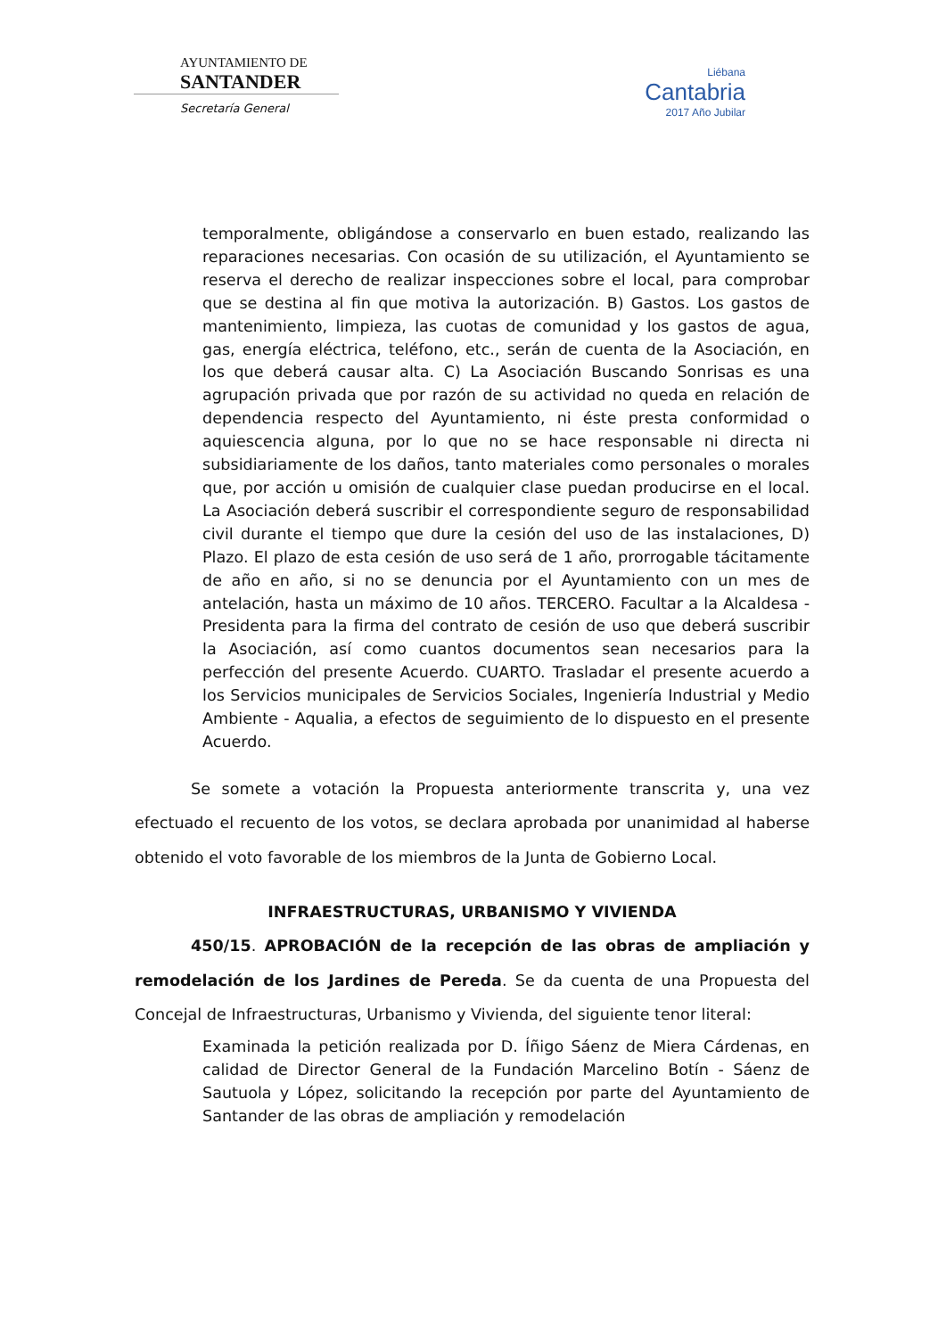AYUNTAMIENTO DE
SANTANDER
Secretaría General
Liébana
Cantabria
2017 Año Jubilar
temporalmente, obligándose a conservarlo en buen estado, realizando las reparaciones necesarias. Con ocasión de su utilización, el Ayuntamiento se reserva el derecho de realizar inspecciones sobre el local, para comprobar que se destina al fin que motiva la autorización. B) Gastos. Los gastos de mantenimiento, limpieza, las cuotas de comunidad y los gastos de agua, gas, energía eléctrica, teléfono, etc., serán de cuenta de la Asociación, en los que deberá causar alta. C) La Asociación Buscando Sonrisas es una agrupación privada que por razón de su actividad no queda en relación de dependencia respecto del Ayuntamiento, ni éste presta conformidad o aquiescencia alguna, por lo que no se hace responsable ni directa ni subsidiariamente de los daños, tanto materiales como personales o morales que, por acción u omisión de cualquier clase puedan producirse en el local. La Asociación deberá suscribir el correspondiente seguro de responsabilidad civil durante el tiempo que dure la cesión del uso de las instalaciones, D) Plazo. El plazo de esta cesión de uso será de 1 año, prorrogable tácitamente de año en año, si no se denuncia por el Ayuntamiento con un mes de antelación, hasta un máximo de 10 años. TERCERO. Facultar a la Alcaldesa - Presidenta para la firma del contrato de cesión de uso que deberá suscribir la Asociación, así como cuantos documentos sean necesarios para la perfección del presente Acuerdo. CUARTO. Trasladar el presente acuerdo a los Servicios municipales de Servicios Sociales, Ingeniería Industrial y Medio Ambiente - Aqualia, a efectos de seguimiento de lo dispuesto en el presente Acuerdo.
Se somete a votación la Propuesta anteriormente transcrita y, una vez efectuado el recuento de los votos, se declara aprobada por unanimidad al haberse obtenido el voto favorable de los miembros de la Junta de Gobierno Local.
INFRAESTRUCTURAS, URBANISMO Y VIVIENDA
450/15. APROBACIÓN de la recepción de las obras de ampliación y remodelación de los Jardines de Pereda. Se da cuenta de una Propuesta del Concejal de Infraestructuras, Urbanismo y Vivienda, del siguiente tenor literal:
Examinada la petición realizada por D. Íñigo Sáenz de Miera Cárdenas, en calidad de Director General de la Fundación Marcelino Botín - Sáenz de Sautuola y López, solicitando la recepción por parte del Ayuntamiento de Santander de las obras de ampliación y remodelación